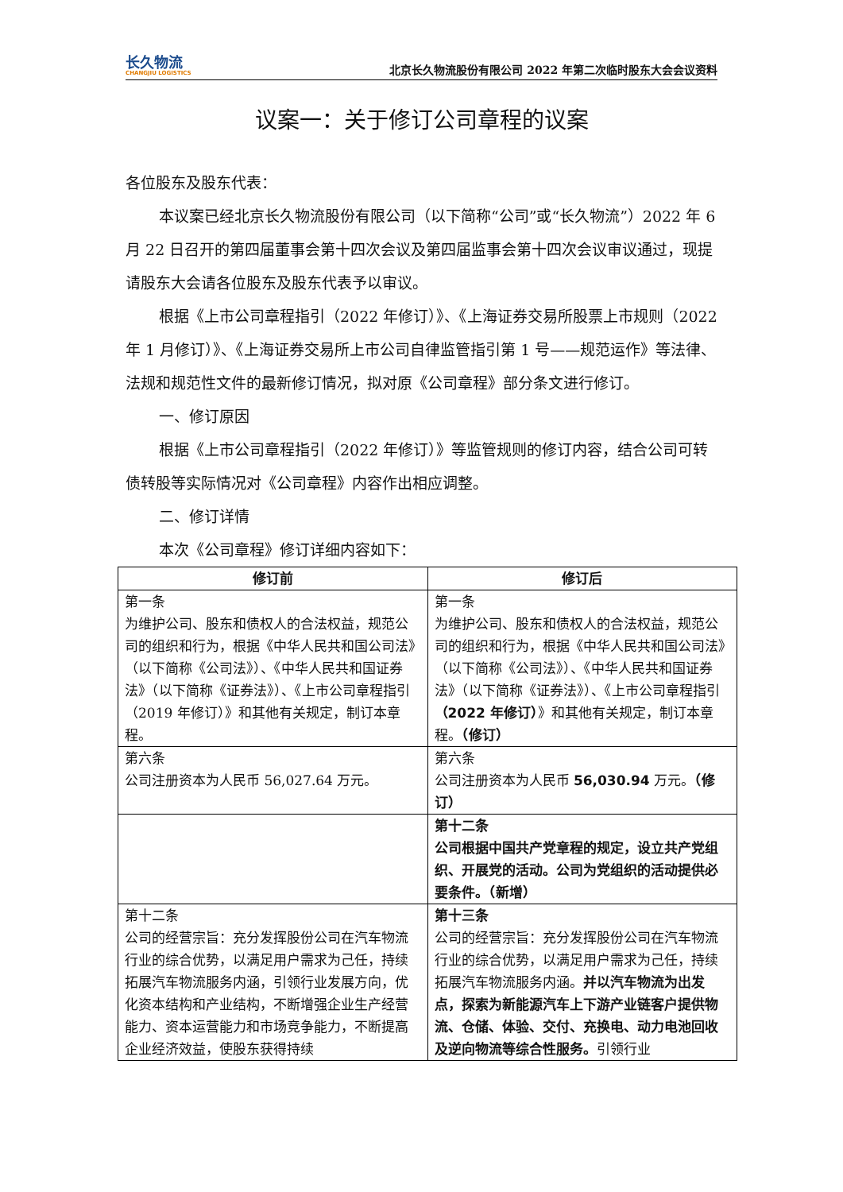长久物流
CHANGJIU LOGISTICS
北京长久物流股份有限公司 2022 年第二次临时股东大会会议资料
议案一：关于修订公司章程的议案
各位股东及股东代表：
本议案已经北京长久物流股份有限公司（以下简称“公司”或“长久物流”）2022 年 6 月 22 日召开的第四届董事会第十四次会议及第四届监事会第十四次会议审议通过，现提请股东大会请各位股东及股东代表予以审议。
根据《上市公司章程指引（2022 年修订）》、《上海证券交易所股票上市规则（2022 年 1 月修订）》、《上海证券交易所上市公司自律监管指引第 1 号——规范运作》等法律、法规和规范性文件的最新修订情况，拟对原《公司章程》部分条文进行修订。
一、修订原因
根据《上市公司章程指引（2022 年修订）》等监管规则的修订内容，结合公司可转债转股等实际情况对《公司章程》内容作出相应调整。
二、修订详情
本次《公司章程》修订详细内容如下：
| 修订前 | 修订后 |
| --- | --- |
| 第一条 为维护公司、股东和债权人的合法权益，规范公司的组织和行为，根据《中华人民共和国公司法》（以下简称《公司法》）、《中华人民共和国证券法》（以下简称《证券法》）、《上市公司章程指引（2019 年修订）》和其他有关规定，制订本章程。 | 第一条 为维护公司、股东和债权人的合法权益，规范公司的组织和行为，根据《中华人民共和国公司法》（以下简称《公司法》）、《中华人民共和国证券法》（以下简称《证券法》）、《上市公司章程指引 （2022 年修订） 》和其他有关规定，制订本章程。 （修订） |
| 第六条 公司注册资本为人民币 56,027.64 万元。 | 第六条 公司注册资本为人民币 56,030.94 万元。 （修订） |
| | 第十二条 公司根据中国共产党章程的规定，设立共产党组织、开展党的活动。公司为党组织的活动提供必要条件。（新增） |
| 第十二条 公司的经营宗旨：充分发挥股份公司在汽车物流行业的综合优势，以满足用户需求为己任，持续拓展汽车物流服务内涵，引领行业发展方向，优化资本结构和产业结构，不断增强企业生产经营能力、资本运营能力和市场竞争能力，不断提高企业经济效益，使股东获得持续 | 第十三条 公司的经营宗旨：充分发挥股份公司在汽车物流行业的综合优势，以满足用户需求为己任，持续拓展汽车物流服务内涵。 并以汽车物流为出发点，探索为新能源汽车上下游产业链客户提供物流、仓储、体验、交付、充换电、动力电池回收及逆向物流等综合性服务。 引领行业 |